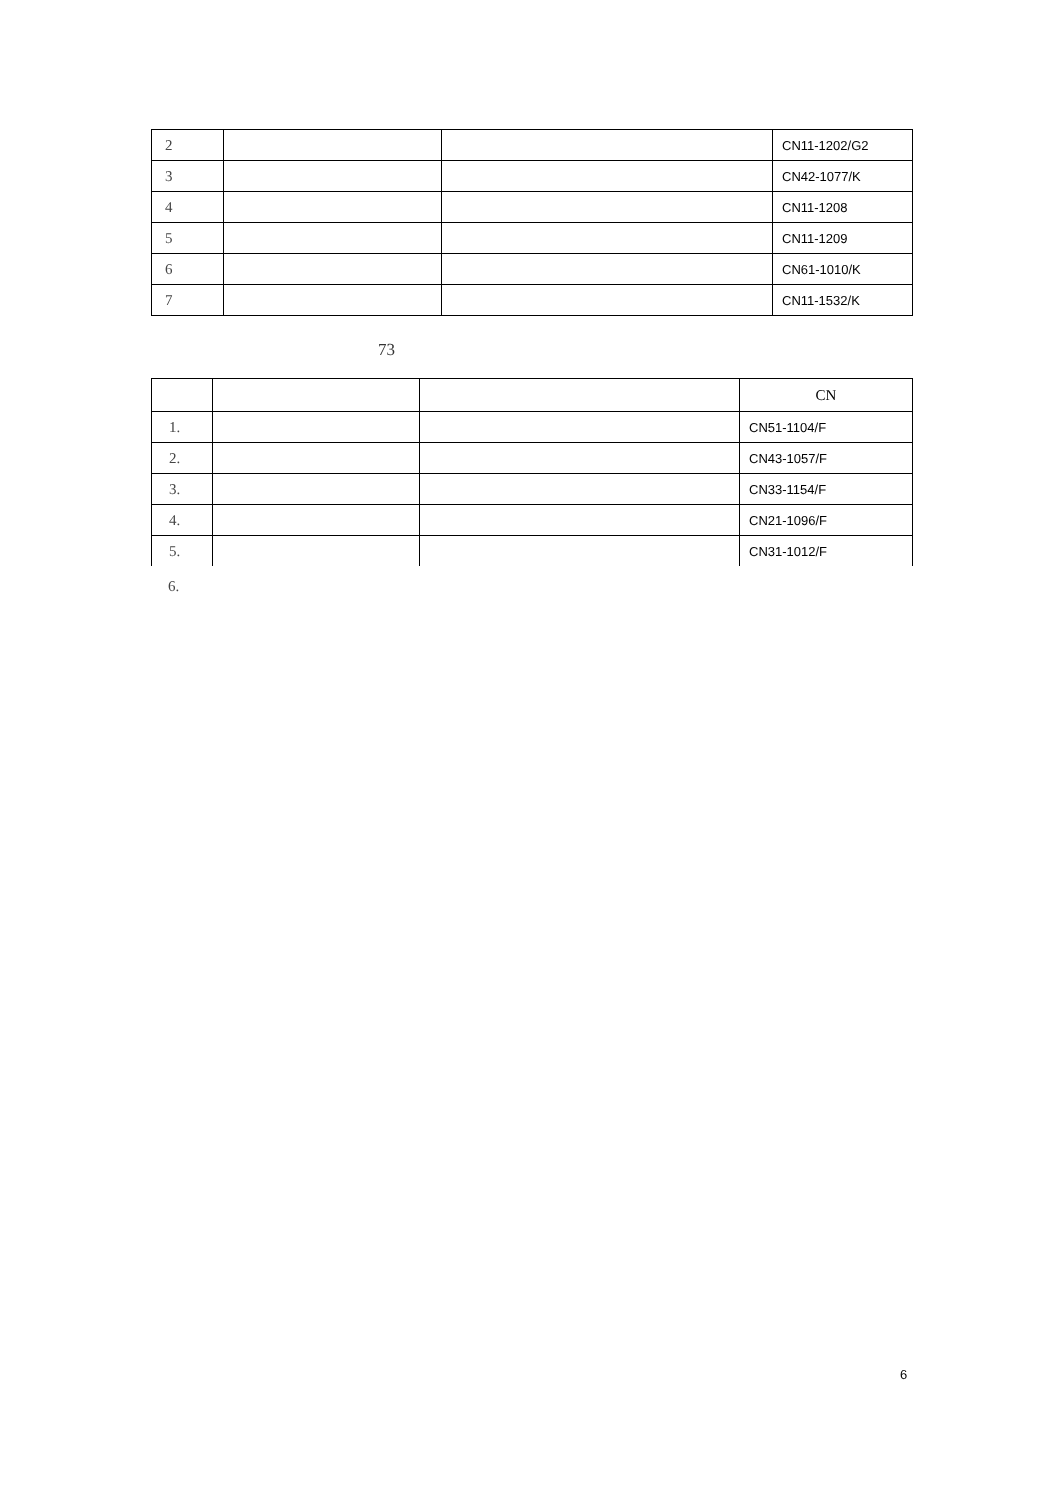| 2 | | | CN11-1202/G2 |
| 3 | | | CN42-1077/K |
| 4 | | | CN11-1208 |
| 5 | | | CN11-1209 |
| 6 | | | CN61-1010/K |
| 7 | | | CN11-1532/K |
73
| | | | CN |
| --- | --- | --- | --- |
| 1. | | | CN51-1104/F |
| 2. | | | CN43-1057/F |
| 3. | | | CN33-1154/F |
| 4. | | | CN21-1096/F |
| 5. | | | CN31-1012/F |
6.
6